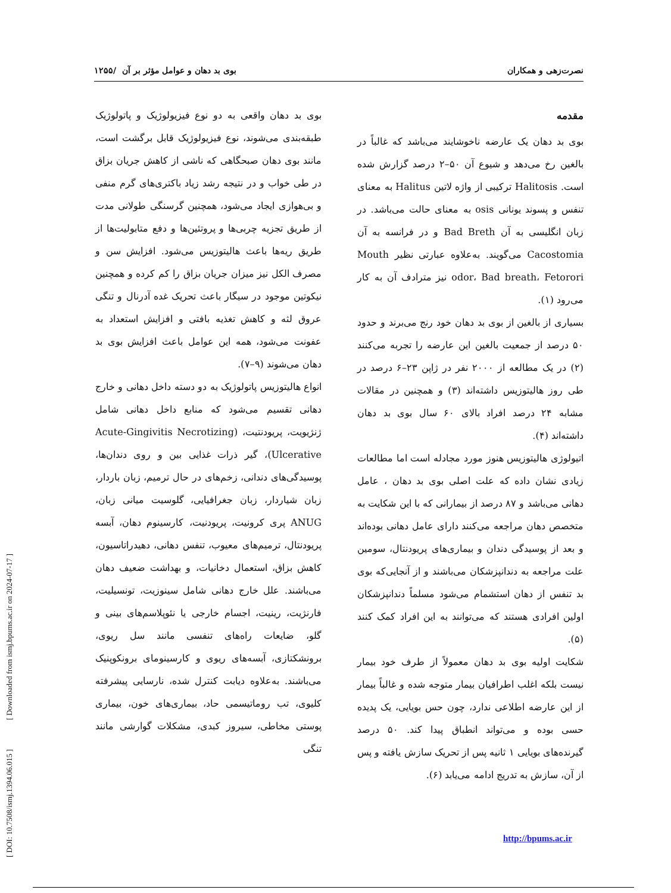[ DOI: 10.7508/ismj.1394.06.015 ] [ Downloaded from ismj.bpums.ac.ir on 2024-07-17 ]
نصرت‌زهی و همکاران بوی بد دهان و عوامل مؤثر بر آن /۱۲۵۵
مقدمه
بوی بد دهان یک عارضه ناخوشایند می‌باشد که غالباً در بالغین رخ می‌دهد و شیوع آن ۵۰–۲ درصد گزارش شده است. Halitosis ترکیبی از واژه لاتین Halitus به معنای تنفس و پسوند یونانی osis به معنای حالت می‌باشد. در زبان انگلیسی به آن Bad Breth و در فرانسه به آن Cacostomia می‌گویند. به‌علاوه عبارتی نظیر Mouth odor، Bad breath، Fetorori نیز مترادف آن به کار می‌رود (۱).
بسیاری از بالغین از بوی بد دهان خود رنج می‌برند و حدود ۵۰ درصد از جمعیت بالغین این عارضه را تجربه می‌کنند (۲) در یک مطالعه از ۲۰۰۰ نفر در ژاپن ۲۳–۶ درصد در طی روز هالیتوزیس داشته‌اند (۳) و همچنین در مقالات مشابه ۲۴ درصد افراد بالای ۶۰ سال بوی بد دهان داشته‌اند (۴).
اتیولوژی هالیتوزیس هنوز مورد مجادله است اما مطالعات زیادی نشان داده که علت اصلی بوی بد دهان ، عامل دهانی می‌باشد و ۸۷ درصد از بیمارانی که با این شکایت به متخصص دهان مراجعه می‌کنند دارای عامل دهانی بوده‌اند و بعد از پوسیدگی دندان و بیماری‌های پریودنتال، سومین علت مراجعه به دندانپزشکان می‌باشند و از آنجایی‌که بوی بد تنفس از دهان استشمام می‌شود مسلماً دندانپزشکان اولین افرادی هستند که می‌توانند به این افراد کمک کنند (۵).
شکایت اولیه بوی بد دهان معمولاً از طرف خود بیمار نیست بلکه اغلب اطرافیان بیمار متوجه شده و غالباً بیمار از این عارضه اطلاعی ندارد، چون حس بویایی، یک پدیده حسی بوده و می‌تواند انطباق پیدا کند. ۵۰ درصد گیرنده‌های بویایی ۱ ثانیه پس از تحریک سازش یافته و پس از آن، سازش به تدریج ادامه می‌یابد (۶).
بوی بد دهان واقعی به دو نوع فیزیولوژیک و پاتولوژیک طبقه‌بندی می‌شوند، نوع فیزیولوژیک قابل برگشت است، مانند بوی دهان صبحگاهی که ناشی از کاهش جریان بزاق در طی خواب و در نتیجه رشد زیاد باکتری‌های گرم منفی و بی‌هوازی ایجاد می‌شود، همچنین گرسنگی طولانی مدت از طریق تجزیه چربی‌ها و پروتئین‌ها و دفع متابولیت‌ها از طریق ریه‌ها باعث هالیتوزیس می‌شود. افزایش سن و مصرف الکل نیز میزان جریان بزاق را کم کرده و همچنین نیکوتین موجود در سیگار باعث تحریک غده آدرنال و تنگی عروق لثه و کاهش تغذیه بافتی و افزایش استعداد به عفونت می‌شود، همه این عوامل باعث افزایش بوی بد دهان می‌شوند (۹–۷).
انواع هالیتوزیس پاتولوژیک به دو دسته داخل دهانی و خارج دهانی تقسیم می‌شود که منابع داخل دهانی شامل ژنژیویت، پریودنتیت، (Acute-Gingivitis Necrotizing Ulcerative)، گیر ذرات غذایی بین و روی دندان‌ها، پوسیدگی‌های دندانی، زخم‌های در حال ترمیم، زبان باردار، زبان شیاردار، زبان جغرافیایی، گلوسیت میانی زبان، ANUG پری کرونیت، پریودنیت، کارسینوم دهان، آبسه پریودنتال، ترمیم‌های معیوب، تنفس دهانی، دهیدراتاسیون، کاهش بزاق، استعمال دخانیات، و بهداشت ضعیف دهان می‌باشند. علل خارج دهانی شامل سینوزیت، تونسیلیت، فارنژیت، رینیت، اجسام خارجی یا نئوپلاسم‌های بینی و گلو، ضایعات راه‌های تنفسی مانند سل ریوی، برونشکتازی، آبسه‌های ریوی و کارسینومای برونکوپنیک می‌باشند. به‌علاوه دیابت کنترل شده، نارسایی پیشرفته کلیوی، تب روماتیسمی حاد، بیماری‌های خون، بیماری پوستی مخاطی، سیروز کبدی، مشکلات گوارشی مانند تنگی
http://bpums.ac.ir